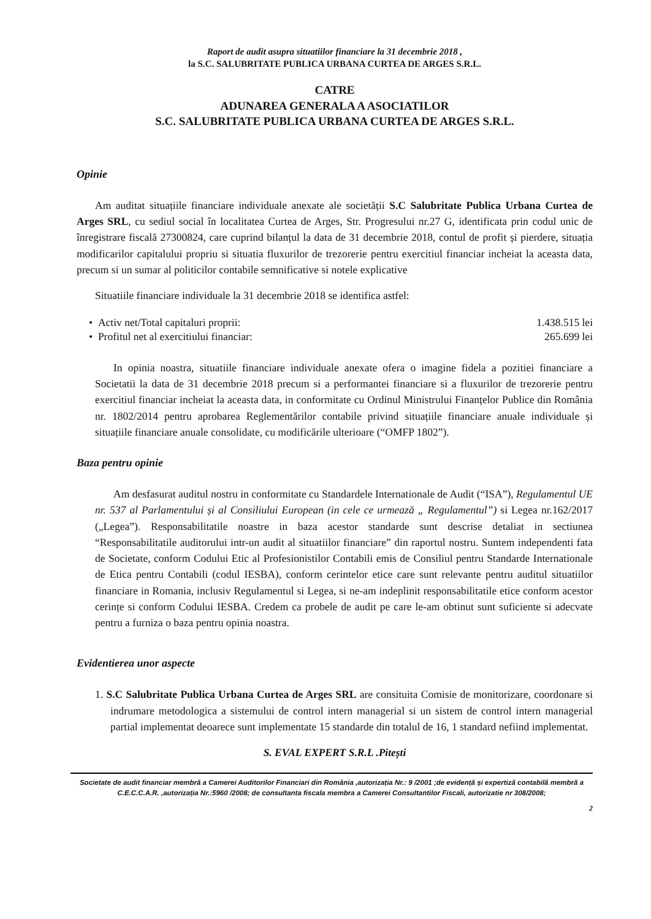Raport de audit asupra situatiilor financiare la 31 decembrie 2018 ,
la S.C. SALUBRITATE PUBLICA URBANA CURTEA DE ARGES S.R.L.
CATRE
ADUNAREA GENERALA A ASOCIATILOR
S.C. SALUBRITATE PUBLICA URBANA CURTEA DE ARGES S.R.L.
Opinie
Am auditat situațiile financiare individuale anexate ale societății S.C Salubritate Publica Urbana Curtea de Arges SRL, cu sediul social în localitatea Curtea de Arges, Str. Progresului nr.27 G, identificata prin codul unic de înregistrare fiscală 27300824, care cuprind bilanțul la data de 31 decembrie 2018, contul de profit și pierdere, situația modificarilor capitalului propriu si situatia fluxurilor de trezorerie pentru exercitiul financiar incheiat la aceasta data, precum si un sumar al politicilor contabile semnificative si notele explicative
Situatiile financiare individuale la 31 decembrie 2018 se identifica astfel:
• Activ net/Total capitaluri proprii: 1.438.515 lei
• Profitul net al exercitiului financiar: 265.699 lei
In opinia noastra, situatiile financiare individuale anexate ofera o imagine fidela a pozitiei financiare a Societatii la data de 31 decembrie 2018 precum si a performantei financiare si a fluxurilor de trezorerie pentru exercitiul financiar incheiat la aceasta data, in conformitate cu Ordinul Ministrului Finanțelor Publice din România nr. 1802/2014 pentru aprobarea Reglementărilor contabile privind situațiile financiare anuale individuale și situațiile financiare anuale consolidate, cu modificările ulterioare (“OMFP 1802”).
Baza pentru opinie
Am desfasurat auditul nostru in conformitate cu Standardele Internationale de Audit (“ISA”), Regulamentul UE nr. 537 al Parlamentului și al Consiliului European (in cele ce urmează „ Regulamentul”) si Legea nr.162/2017 („Legea”). Responsabilitatile noastre in baza acestor standarde sunt descrise detaliat in sectiunea “Responsabilitatile auditorului intr-un audit al situatiilor financiare” din raportul nostru. Suntem independenti fata de Societate, conform Codului Etic al Profesionistilor Contabili emis de Consiliul pentru Standarde Internationale de Etica pentru Contabili (codul IESBA), conform cerintelor etice care sunt relevante pentru auditul situatiilor financiare in Romania, inclusiv Regulamentul si Legea, si ne-am indeplinit responsabilitatile etice conform acestor cerințe si conform Codului IESBA. Credem ca probele de audit pe care le-am obtinut sunt suficiente si adecvate pentru a furniza o baza pentru opinia noastra.
Evidentierea unor aspecte
1. S.C Salubritate Publica Urbana Curtea de Arges SRL are consituita Comisie de monitorizare, coordonare si indrumare metodologica a sistemului de control intern managerial si un sistem de control intern managerial partial implementat deoarece sunt implementate 15 standarde din totalul de 16, 1 standard nefiind implementat.
S. EVAL EXPERT S.R.L .Pitești
Societate de audit financiar membră a Camerei Auditorilor Financiari din România ,autorizația Nr.: 9 /2001 ;de evidență și expertiză contabilă membră a C.E.C.C.A.R. ,autorizația Nr.:5960 /2008; de consultanta fiscala membra a Camerei Consultantilor Fiscali, autorizatie nr 308/2008;
2